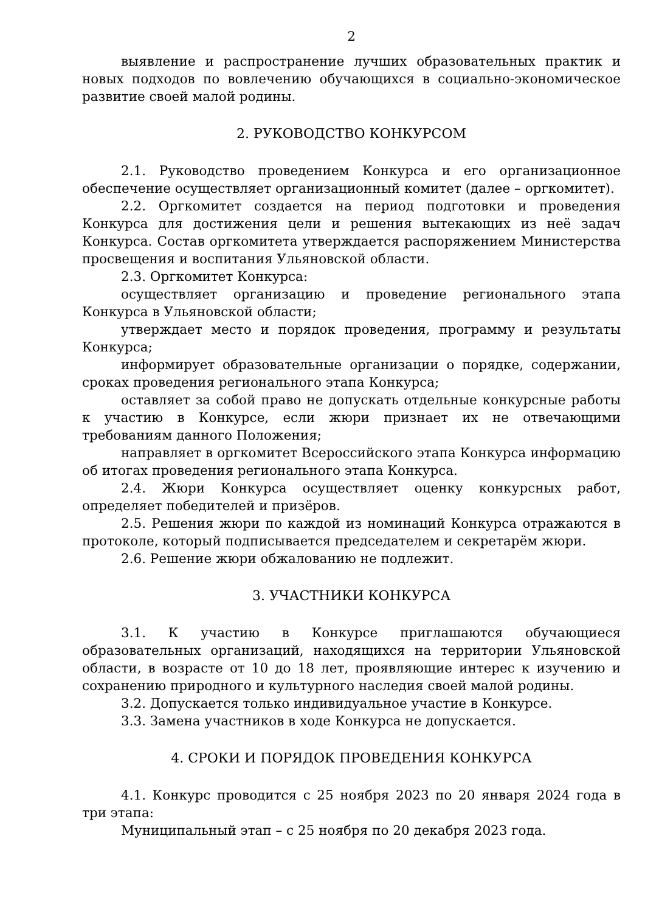2
выявление и распространение лучших образовательных практик и новых подходов по вовлечению обучающихся в социально-экономическое развитие своей малой родины.
2. РУКОВОДСТВО КОНКУРСОМ
2.1. Руководство проведением Конкурса и его организационное обеспечение осуществляет организационный комитет (далее – оргкомитет).
2.2. Оргкомитет создается на период подготовки и проведения Конкурса для достижения цели и решения вытекающих из неё задач Конкурса. Состав оргкомитета утверждается распоряжением Министерства просвещения и воспитания Ульяновской области.
2.3. Оргкомитет Конкурса:
осуществляет организацию и проведение регионального этапа Конкурса в Ульяновской области;
утверждает место и порядок проведения, программу и результаты Конкурса;
информирует образовательные организации о порядке, содержании, сроках проведения регионального этапа Конкурса;
оставляет за собой право не допускать отдельные конкурсные работы к участию в Конкурсе, если жюри признает их не отвечающими требованиям данного Положения;
направляет в оргкомитет Всероссийского этапа Конкурса информацию об итогах проведения регионального этапа Конкурса.
2.4. Жюри Конкурса осуществляет оценку конкурсных работ, определяет победителей и призёров.
2.5. Решения жюри по каждой из номинаций Конкурса отражаются в протоколе, который подписывается председателем и секретарём жюри.
2.6. Решение жюри обжалованию не подлежит.
3. УЧАСТНИКИ КОНКУРСА
3.1. К участию в Конкурсе приглашаются обучающиеся образовательных организаций, находящихся на территории Ульяновской области, в возрасте от 10 до 18 лет, проявляющие интерес к изучению и сохранению природного и культурного наследия своей малой родины.
3.2. Допускается только индивидуальное участие в Конкурсе.
3.3. Замена участников в ходе Конкурса не допускается.
4. СРОКИ И ПОРЯДОК ПРОВЕДЕНИЯ КОНКУРСА
4.1. Конкурс проводится с 25 ноября 2023 по 20 января 2024 года в три этапа:
Муниципальный этап – с 25 ноября по 20 декабря 2023 года.